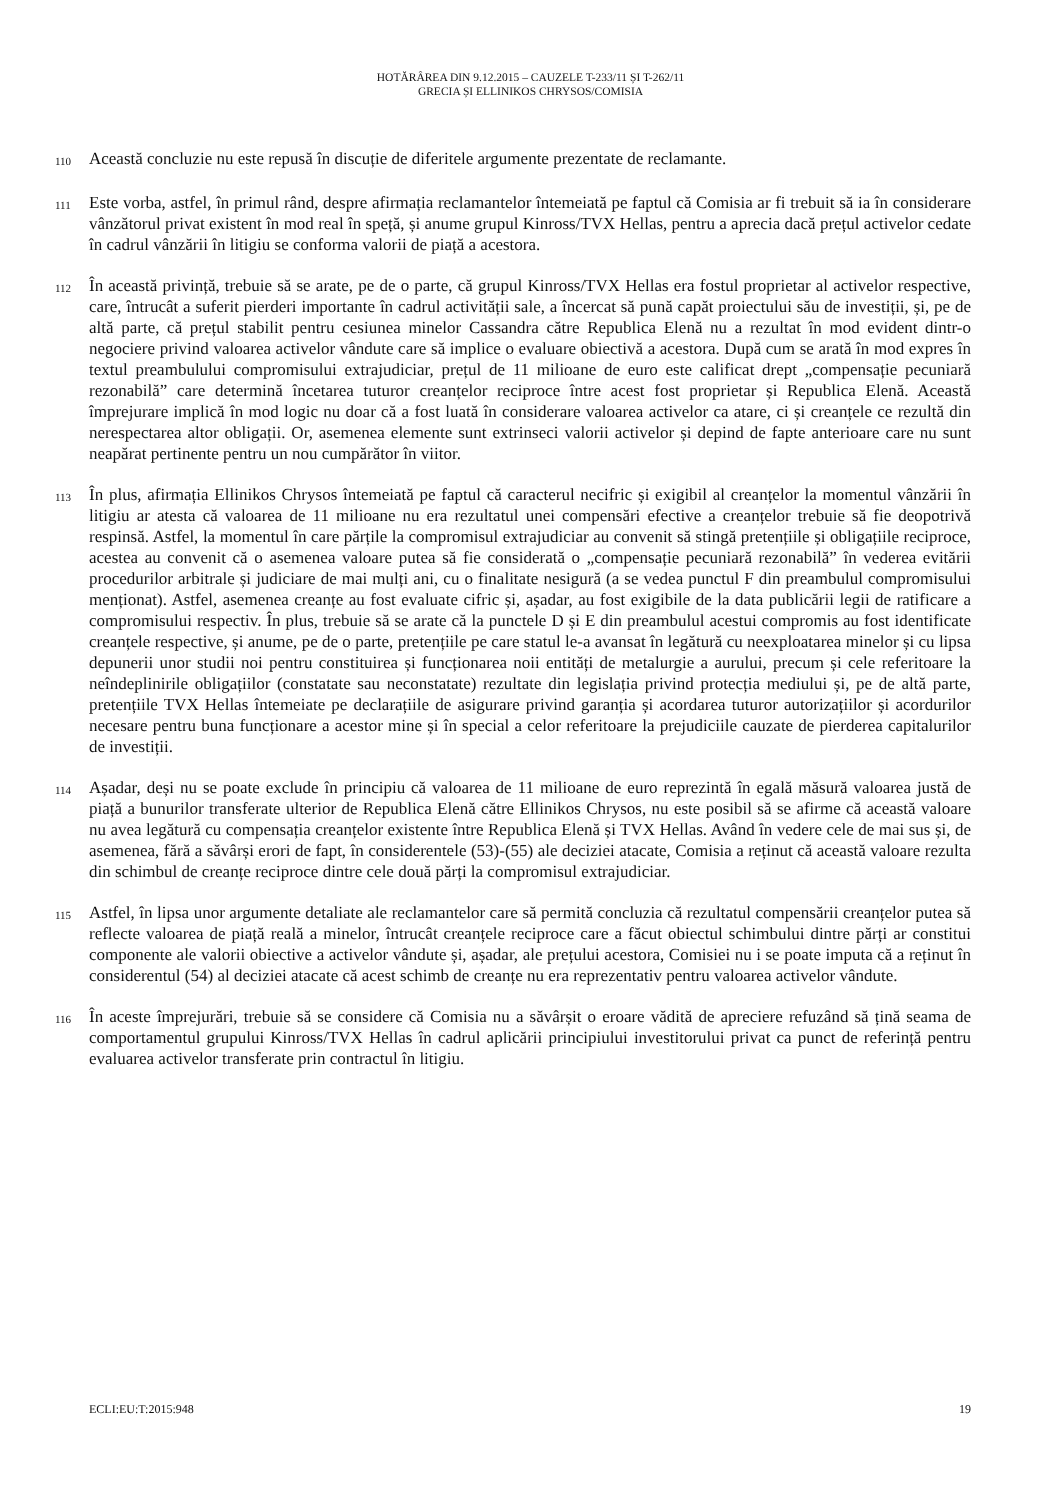HOTĂRÂREA DIN 9.12.2015 – CAUZELE T-233/11 ȘI T-262/11
GRECIA ȘI ELLINIKOS CHRYSOS/COMISIA
110
Această concluzie nu este repusă în discuție de diferitele argumente prezentate de reclamante.
111
Este vorba, astfel, în primul rând, despre afirmația reclamantelor întemeiată pe faptul că Comisia ar fi trebuit să ia în considerare vânzătorul privat existent în mod real în speță, și anume grupul Kinross/TVX Hellas, pentru a aprecia dacă prețul activelor cedate în cadrul vânzării în litigiu se conforma valorii de piață a acestora.
112
În această privință, trebuie să se arate, pe de o parte, că grupul Kinross/TVX Hellas era fostul proprietar al activelor respective, care, întrucât a suferit pierderi importante în cadrul activității sale, a încercat să pună capăt proiectului său de investiții, și, pe de altă parte, că prețul stabilit pentru cesiunea minelor Cassandra către Republica Elenă nu a rezultat în mod evident dintr-o negociere privind valoarea activelor vândute care să implice o evaluare obiectivă a acestora. După cum se arată în mod expres în textul preambulului compromisului extrajudiciar, prețul de 11 milioane de euro este calificat drept „compensație pecuniară rezonabilă” care determină încetarea tuturor creanțelor reciproce între acest fost proprietar și Republica Elenă. Această împrejurare implică în mod logic nu doar că a fost luată în considerare valoarea activelor ca atare, ci și creanțele ce rezultă din nerespectarea altor obligații. Or, asemenea elemente sunt extrinseci valorii activelor și depind de fapte anterioare care nu sunt neapărat pertinente pentru un nou cumpărător în viitor.
113
În plus, afirmația Ellinikos Chrysos întemeiată pe faptul că caracterul necifric și exigibil al creanțelor la momentul vânzării în litigiu ar atesta că valoarea de 11 milioane nu era rezultatul unei compensări efective a creanțelor trebuie să fie deopotrivă respinsă. Astfel, la momentul în care părțile la compromisul extrajudiciar au convenit să stingă pretențiile și obligațiile reciproce, acestea au convenit că o asemenea valoare putea să fie considerată o „compensație pecuniară rezonabilă” în vederea evitării procedurilor arbitrale și judiciare de mai mulți ani, cu o finalitate nesigură (a se vedea punctul F din preambulul compromisului menționat). Astfel, asemenea creanțe au fost evaluate cifric și, așadar, au fost exigibile de la data publicării legii de ratificare a compromisului respectiv. În plus, trebuie să se arate că la punctele D și E din preambulul acestui compromis au fost identificate creanțele respective, și anume, pe de o parte, pretențiile pe care statul le-a avansat în legătură cu neexploatarea minelor și cu lipsa depunerii unor studii noi pentru constituirea și funcționarea noii entități de metalurgie a aurului, precum și cele referitoare la neîndeplinirile obligațiilor (constatate sau neconstatate) rezultate din legislația privind protecția mediului și, pe de altă parte, pretențiile TVX Hellas întemeiate pe declarațiile de asigurare privind garanția și acordarea tuturor autorizațiilor și acordurilor necesare pentru buna funcționare a acestor mine și în special a celor referitoare la prejudiciile cauzate de pierderea capitalurilor de investiții.
114
Așadar, deși nu se poate exclude în principiu că valoarea de 11 milioane de euro reprezintă în egală măsură valoarea justă de piață a bunurilor transferate ulterior de Republica Elenă către Ellinikos Chrysos, nu este posibil să se afirme că această valoare nu avea legătură cu compensația creanțelor existente între Republica Elenă și TVX Hellas. Având în vedere cele de mai sus și, de asemenea, fără a săvârși erori de fapt, în considerentele (53)-(55) ale deciziei atacate, Comisia a reținut că această valoare rezulta din schimbul de creanțe reciproce dintre cele două părți la compromisul extrajudiciar.
115
Astfel, în lipsa unor argumente detaliate ale reclamantelor care să permită concluzia că rezultatul compensării creanțelor putea să reflecte valoarea de piață reală a minelor, întrucât creanțele reciproce care a făcut obiectul schimbului dintre părți ar constitui componente ale valorii obiective a activelor vândute și, așadar, ale prețului acestora, Comisiei nu i se poate imputa că a reținut în considerentul (54) al deciziei atacate că acest schimb de creanțe nu era reprezentativ pentru valoarea activelor vândute.
116
În aceste împrejurări, trebuie să se considere că Comisia nu a săvârșit o eroare vădită de apreciere refuzând să țină seama de comportamentul grupului Kinross/TVX Hellas în cadrul aplicării principiului investitorului privat ca punct de referință pentru evaluarea activelor transferate prin contractul în litigiu.
ECLI:EU:T:2015:948 19